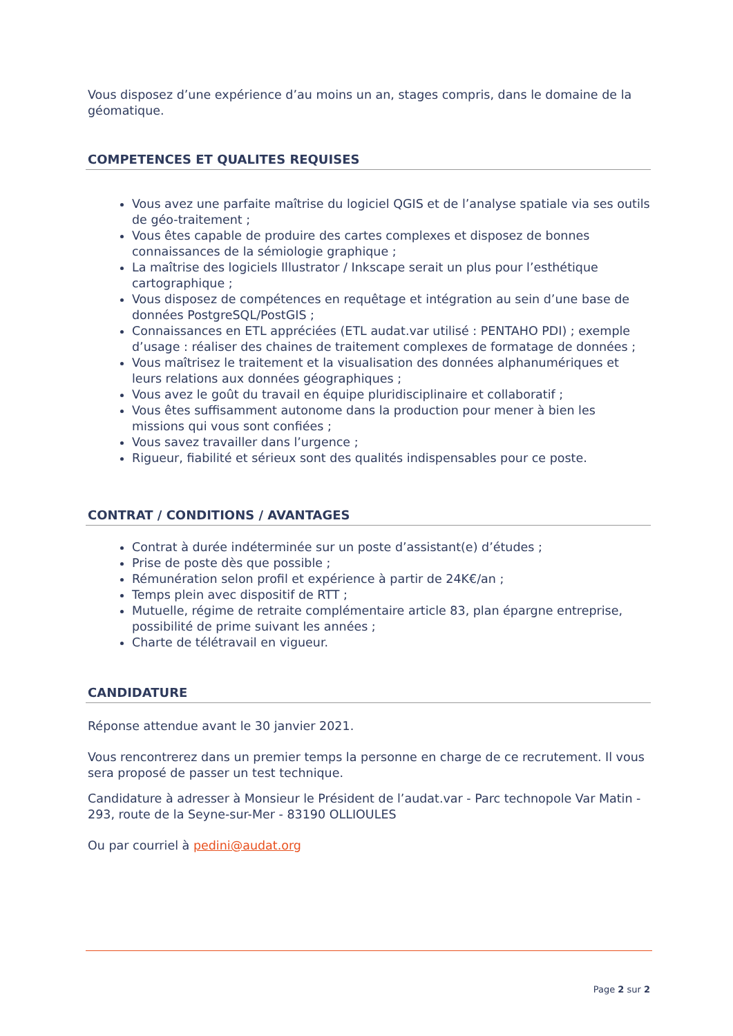Vous disposez d’une expérience d’au moins un an, stages compris, dans le domaine de la géomatique.
COMPETENCES ET QUALITES REQUISES
Vous avez une parfaite maîtrise du logiciel QGIS et de l’analyse spatiale via ses outils de géo-traitement ;
Vous êtes capable de produire des cartes complexes et disposez de bonnes connaissances de la sémiologie graphique ;
La maîtrise des logiciels Illustrator / Inkscape serait un plus pour l’esthétique cartographique ;
Vous disposez de compétences en requêtage et intégration au sein d’une base de données PostgreSQL/PostGIS ;
Connaissances en ETL appréciées (ETL audat.var utilisé : PENTAHO PDI) ; exemple d’usage : réaliser des chaines de traitement complexes de formatage de données ;
Vous maîtrisez le traitement et la visualisation des données alphanumériques et leurs relations aux données géographiques ;
Vous avez le goût du travail en équipe pluridisciplinaire et collaboratif ;
Vous êtes suffisamment autonome dans la production pour mener à bien les missions qui vous sont confiées ;
Vous savez travailler dans l’urgence ;
Rigueur, fiabilité et sérieux sont des qualités indispensables pour ce poste.
CONTRAT / CONDITIONS / AVANTAGES
Contrat à durée indéterminée sur un poste d’assistant(e) d’études ;
Prise de poste dès que possible ;
Rémunération selon profil et expérience à partir de 24K€/an ;
Temps plein avec dispositif de RTT ;
Mutuelle, régime de retraite complémentaire article 83, plan épargne entreprise, possibilité de prime suivant les années ;
Charte de télétravail en vigueur.
CANDIDATURE
Réponse attendue avant le 30 janvier 2021.
Vous rencontrerez dans un premier temps la personne en charge de ce recrutement. Il vous sera proposé de passer un test technique.
Candidature à adresser à Monsieur le Président de l’audat.var - Parc technopole Var Matin - 293, route de la Seyne-sur-Mer - 83190 OLLIOULES
Ou par courriel à pedini@audat.org
Page 2 sur 2